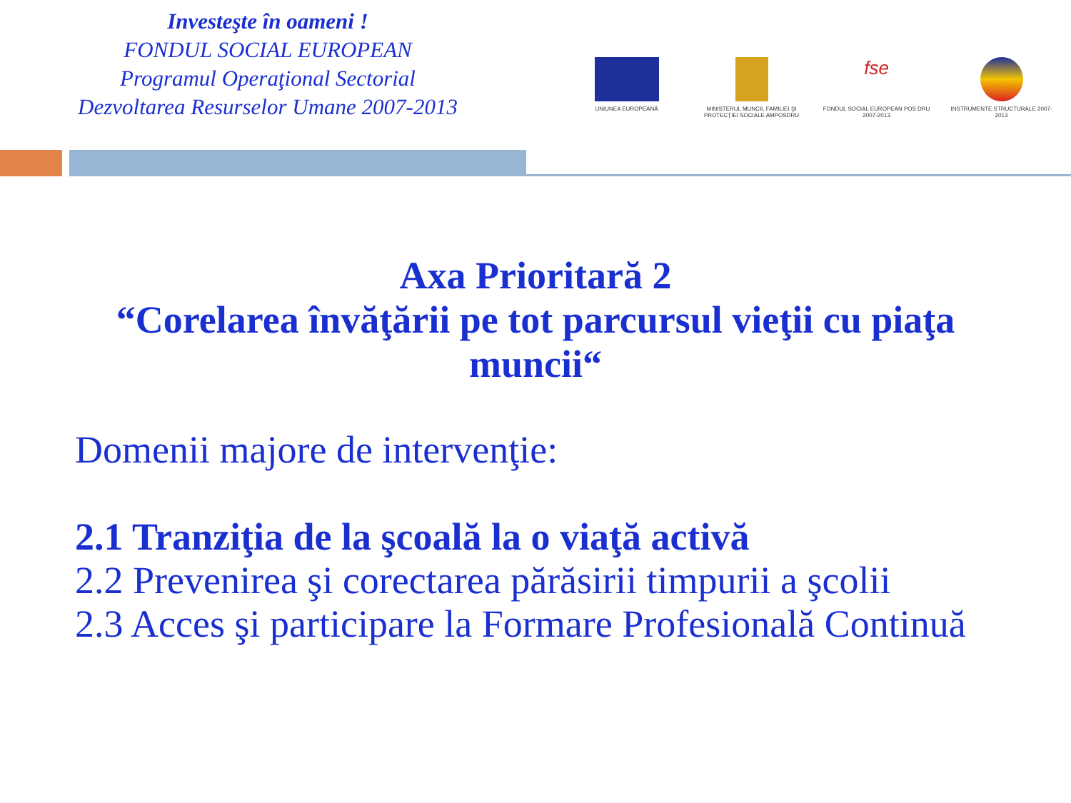Investeşte în oameni !
FONDUL SOCIAL EUROPEAN
Programul Operaţional Sectorial
Dezvoltarea Resurselor Umane 2007-2013
UNIUNEA EUROPEANĂ MINISTERUL MUNCII, FAMILIEI ŞI PROTECŢIEI SOCIALE AMPOSDRU
fse
FONDUL SOCIAL EUROPEAN POS DRU 2007-2013
INSTRUMENTE STRUCTURALE 2007-2013
Axa Prioritară 2
“Corelarea învăţării pe tot parcursul vieţii cu piaţa
muncii“
Domenii majore de intervenţie:
2.1 Tranziţia de la şcoală la o viaţă activă
2.2 Prevenirea şi corectarea părăsirii timpurii a şcolii
2.3 Acces şi participare la Formare Profesională Continuă